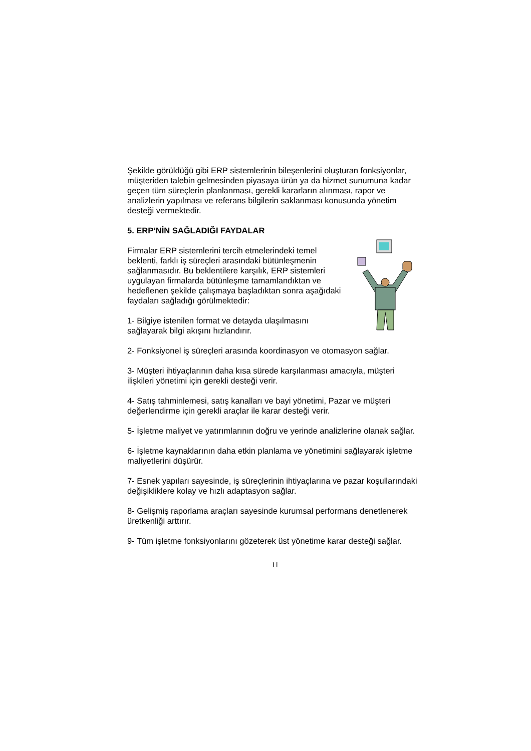Şekilde görüldüğü gibi ERP sistemlerinin bileşenlerini oluşturan fonksiyonlar, müşteriden talebin gelmesinden piyasaya ürün ya da hizmet sunumuna kadar geçen tüm süreçlerin planlanması, gerekli kararların alınması, rapor ve analizlerin yapılması ve referans bilgilerin saklanması konusunda yönetim desteği vermektedir.
5. ERP’NİN SAĞLADIĞI FAYDALAR
Firmalar ERP sistemlerini tercih etmelerindeki temel beklenti, farklı iş süreçleri arasındaki bütünleşmenin sağlanmasıdır. Bu beklentilere karşılık, ERP sistemleri uygulayan firmalarda bütünleşme tamamlandıktan ve hedeflenen şekilde çalışmaya başladıktan sonra aşağıdaki faydaları sağladığı görülmektedir:
1- Bilgiye istenilen format ve detayda ulaşılmasını sağlayarak bilgi akışını hızlandırır.
2- Fonksiyonel iş süreçleri arasında koordinasyon ve otomasyon sağlar.
3- Müşteri ihtiyaçlarının daha kısa sürede karşılanması amacıyla, müşteri ilişkileri yönetimi için gerekli desteği verir.
4- Satış tahminlemesi, satış kanalları ve bayi yönetimi, Pazar ve müşteri değerlendirme için gerekli araçlar ile karar desteği verir.
5- İşletme maliyet ve yatırımlarının doğru ve yerinde analizlerine olanak sağlar.
6- İşletme kaynaklarının daha etkin planlama ve yönetimini sağlayarak işletme maliyetlerini düşürür.
7- Esnek yapıları sayesinde, iş süreçlerinin ihtiyaçlarına ve pazar koşullarındaki değişikliklere kolay ve hızlı adaptasyon sağlar.
8- Gelişmiş raporlama araçları sayesinde kurumsal performans denetlenerek üretkenliği arttırır.
9- Tüm işletme fonksiyonlarını gözeterek üst yönetime karar desteği sağlar.
11